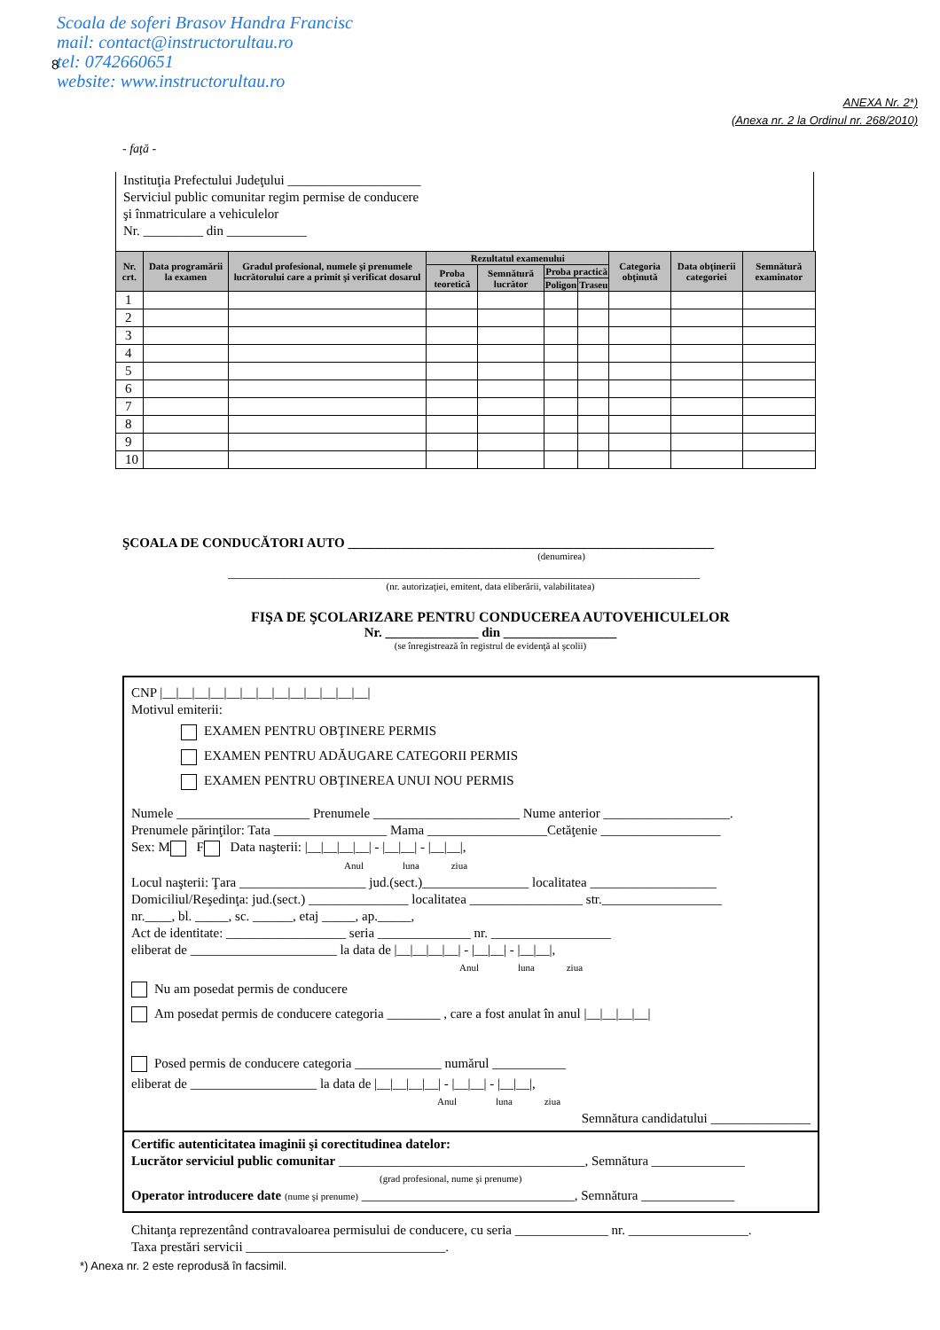Scoala de soferi Brasov Handra Francisc
mail: contact@instructorultau.ro
tel: 0742660651
website: www.instructorultau.ro
8
ANEXA Nr. 2*)
(Anexa nr. 2 la Ordinul nr. 268/2010)
- faţă -
Instituţia Prefectului Judeţului ____________________
Serviciul public comunitar regim permise de conducere
şi înmatriculare a vehiculelor
Nr. _________ din ____________
| Nr. crt. | Data programării la examen | Gradul profesional, numele şi prenumele lucrătorului care a primit şi verificat dosarul | Rezultatul examenului | | | | Categoria obţinută | Data obţinerii categoriei | Semnătură examinator |
| --- | --- | --- | --- | --- | --- | --- | --- | --- | --- |
| | | | Proba teoretică | Semnătură lucrător | Proba practică | | | | |
| | | | | | Poligon | Traseu | | | |
| 1 | | | | | | | | | |
| 2 | | | | | | | | | |
| 3 | | | | | | | | | |
| 4 | | | | | | | | | |
| 5 | | | | | | | | | |
| 6 | | | | | | | | | |
| 7 | | | | | | | | | |
| 8 | | | | | | | | | |
| 9 | | | | | | | | | |
| 10 | | | | | | | | | |
ŞCOALA DE CONDUCĂTORI AUTO _______________________________________________________
(denumirea)
____________________________________________________________________________
(nr. autorizaţiei, emitent, data eliberării, valabilitatea)
FIŞA DE ŞCOLARIZARE PENTRU CONDUCEREA AUTOVEHICULELOR
Nr. ______________ din _________________
(se înregistrează în registrul de evidenţă al şcolii)
CNP |__|__|__|__|__|__|__|__|__|__|__|__|__|
Motivul emiterii:
EXAMEN PENTRU OBŢINERE PERMIS
EXAMEN PENTRU ADĂUGARE CATEGORII PERMIS
EXAMEN PENTRU OBŢINEREA UNUI NOU PERMIS
Numele ____________________ Prenumele ______________________ Nume anterior ___________________.
Prenumele părinţilor: Tata _________________ Mama __________________Cetăţenie __________________
Sex: M F Data naşterii: |__|__|__|__| - |__|__| - |__|__|,
Anul luna ziua
Locul naşterii: Ţara ___________________ jud.(sect.)________________ localitatea ___________________
Domiciliul/Reşedinţa: jud.(sect.) _______________ localitatea _________________ str.__________________
nr.____, bl. _____, sc. ______, etaj _____, ap._____,
Act de identitate: __________________ seria ______________ nr. __________________
eliberat de ______________________ la data de |__|__|__|__| - |__|__| - |__|__|,
Anul luna ziua
Nu am posedat permis de conducere
Am posedat permis de conducere categoria ________ , care a fost anulat în anul |__|__|__|__|
Posed permis de conducere categoria _____________ numărul ___________
eliberat de ___________________ la data de |__|__|__|__| - |__|__| - |__|__|,
Anul luna ziua
Semnătura candidatului _______________
Certific autenticitatea imaginii şi corectitudinea datelor:
Lucrător serviciul public comunitar _____________________________________, Semnătura ______________
(grad profesional, nume şi prenume)
Operator introducere date (nume şi prenume) ________________________________, Semnătura ______________
Chitanţa reprezentând contravaloarea permisului de conducere, cu seria ______________ nr. __________________.
Taxa prestări servicii ______________________________.
*) Anexa nr. 2 este reprodusă în facsimil.